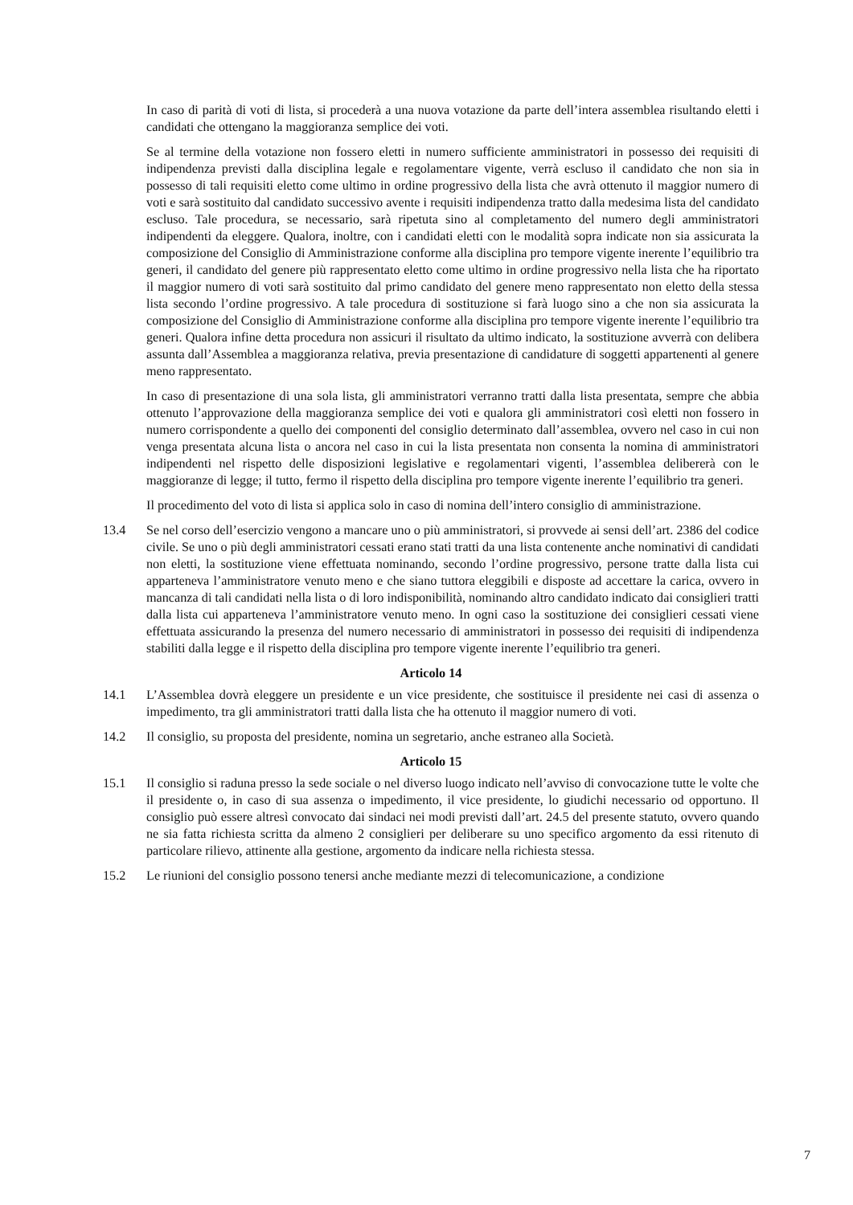In caso di parità di voti di lista, si procederà a una nuova votazione da parte dell’intera assemblea risultando eletti i candidati che ottengano la maggioranza semplice dei voti.
Se al termine della votazione non fossero eletti in numero sufficiente amministratori in possesso dei requisiti di indipendenza previsti dalla disciplina legale e regolamentare vigente, verrà escluso il candidato che non sia in possesso di tali requisiti eletto come ultimo in ordine progressivo della lista che avrà ottenuto il maggior numero di voti e sarà sostituito dal candidato successivo avente i requisiti indipendenza tratto dalla medesima lista del candidato escluso. Tale procedura, se necessario, sarà ripetuta sino al completamento del numero degli amministratori indipendenti da eleggere. Qualora, inoltre, con i candidati eletti con le modalità sopra indicate non sia assicurata la composizione del Consiglio di Amministrazione conforme alla disciplina pro tempore vigente inerente l’equilibrio tra generi, il candidato del genere più rappresentato eletto come ultimo in ordine progressivo nella lista che ha riportato il maggior numero di voti sarà sostituito dal primo candidato del genere meno rappresentato non eletto della stessa lista secondo l’ordine progressivo. A tale procedura di sostituzione si farà luogo sino a che non sia assicurata la composizione del Consiglio di Amministrazione conforme alla disciplina pro tempore vigente inerente l’equilibrio tra generi. Qualora infine detta procedura non assicuri il risultato da ultimo indicato, la sostituzione avverrà con delibera assunta dall’Assemblea a maggioranza relativa, previa presentazione di candidature di soggetti appartenenti al genere meno rappresentato.
In caso di presentazione di una sola lista, gli amministratori verranno tratti dalla lista presentata, sempre che abbia ottenuto l’approvazione della maggioranza semplice dei voti e qualora gli amministratori così eletti non fossero in numero corrispondente a quello dei componenti del consiglio determinato dall’assemblea, ovvero nel caso in cui non venga presentata alcuna lista o ancora nel caso in cui la lista presentata non consenta la nomina di amministratori indipendenti nel rispetto delle disposizioni legislative e regolamentari vigenti, l’assemblea delibererà con le maggioranze di legge; il tutto, fermo il rispetto della disciplina pro tempore vigente inerente l’equilibrio tra generi.
Il procedimento del voto di lista si applica solo in caso di nomina dell’intero consiglio di amministrazione.
13.4 Se nel corso dell’esercizio vengono a mancare uno o più amministratori, si provvede ai sensi dell’art. 2386 del codice civile. Se uno o più degli amministratori cessati erano stati tratti da una lista contenente anche nominativi di candidati non eletti, la sostituzione viene effettuata nominando, secondo l’ordine progressivo, persone tratte dalla lista cui apparteneva l’amministratore venuto meno e che siano tuttora eleggibili e disposte ad accettare la carica, ovvero in mancanza di tali candidati nella lista o di loro indisponibilità, nominando altro candidato indicato dai consiglieri tratti dalla lista cui apparteneva l’amministratore venuto meno. In ogni caso la sostituzione dei consiglieri cessati viene effettuata assicurando la presenza del numero necessario di amministratori in possesso dei requisiti di indipendenza stabiliti dalla legge e il rispetto della disciplina pro tempore vigente inerente l’equilibrio tra generi.
Articolo 14
14.1 L’Assemblea dovrà eleggere un presidente e un vice presidente, che sostituisce il presidente nei casi di assenza o impedimento, tra gli amministratori tratti dalla lista che ha ottenuto il maggior numero di voti.
14.2 Il consiglio, su proposta del presidente, nomina un segretario, anche estraneo alla Società.
Articolo 15
15.1 Il consiglio si raduna presso la sede sociale o nel diverso luogo indicato nell’avviso di convocazione tutte le volte che il presidente o, in caso di sua assenza o impedimento, il vice presidente, lo giudichi necessario od opportuno. Il consiglio può essere altresì convocato dai sindaci nei modi previsti dall’art. 24.5 del presente statuto, ovvero quando ne sia fatta richiesta scritta da almeno 2 consiglieri per deliberare su uno specifico argomento da essi ritenuto di particolare rilievo, attinente alla gestione, argomento da indicare nella richiesta stessa.
15.2 Le riunioni del consiglio possono tenersi anche mediante mezzi di telecomunicazione, a condizione
7